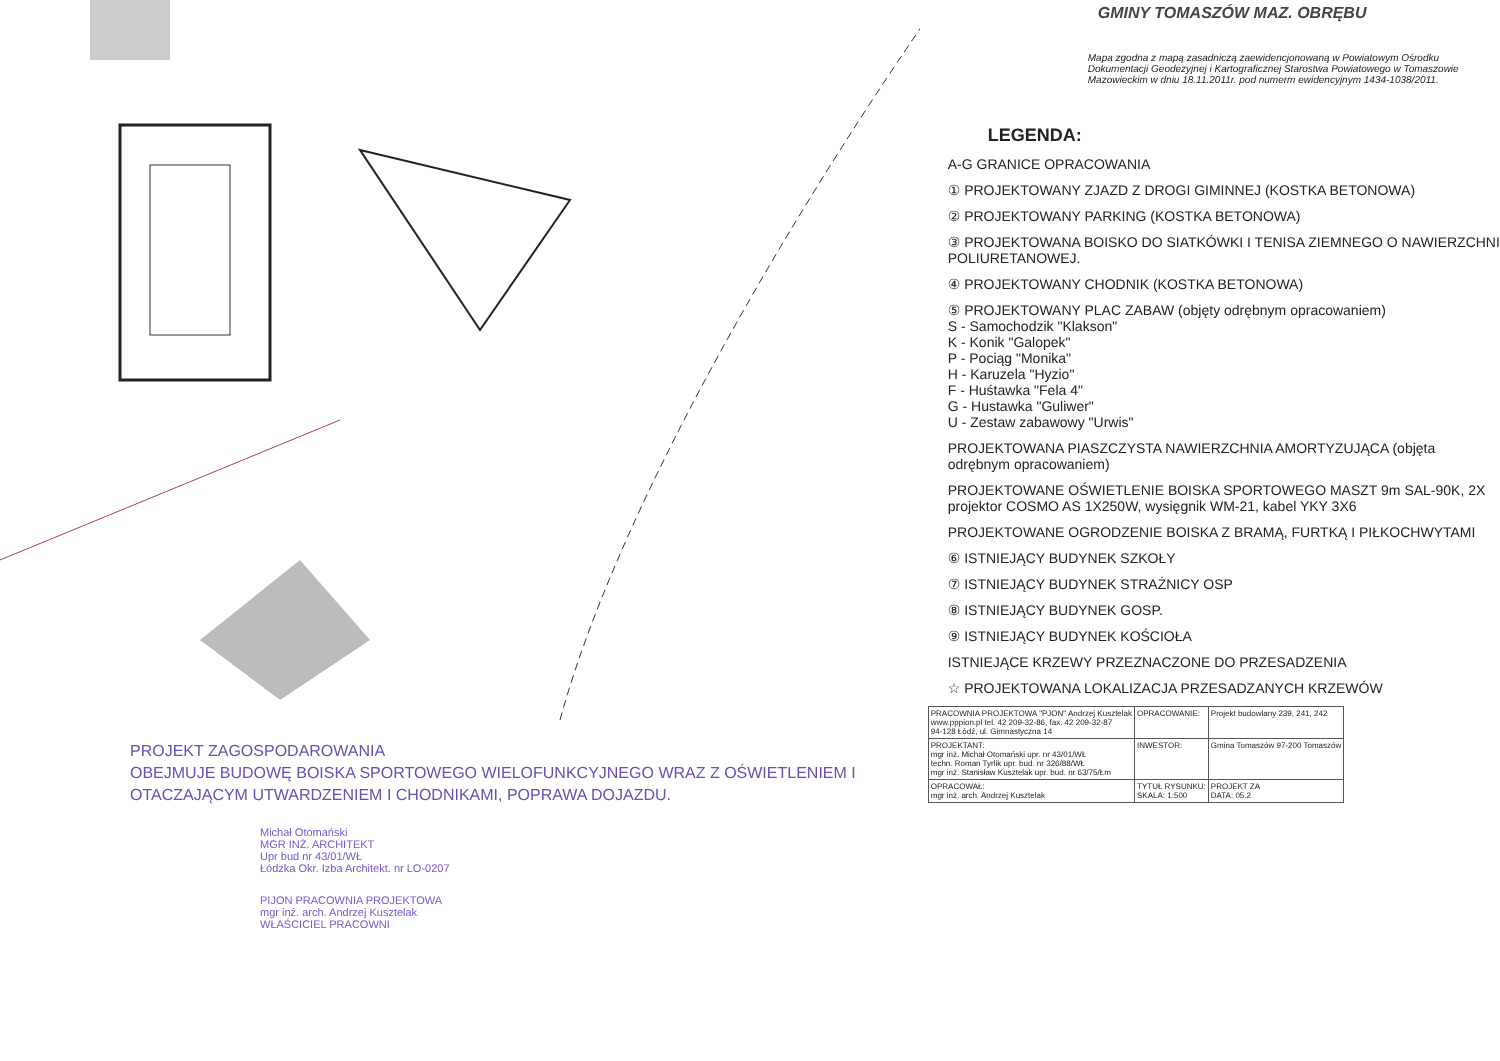PROJEKT ZAGOSPODAROWANIA
OBEJMUJE BUDOWĘ BOISKA SPORTOWEGO WIELOFUNKCYJNEGO WRAZ Z OŚWIETLENIEM I OTACZAJĄCYM UTWARDZENIEM I CHODNIKAMI, POPRAWA DOJAZDU.
Michał Otomański
MGR INŻ. ARCHITEKT
Upr bud nr 43/01/WŁ
Łódzka Okr. Izba Architekt. nr LO-0207
PIJON PRACOWNIA PROJEKTOWA
mgr inż. arch. Andrzej Kusztelak
WŁAŚCICIEL PRACOWNI
GMINY TOMASZÓW MAZ. OBRĘBU
Mapa zgodna z mapą zasadniczą zaewidencjonowaną w Powiatowym Ośrodku Dokumentacji Geodezyjnej i Kartograficznej Starostwa Powiatowego w Tomaszowie Mazowieckim w dniu 18.11.2011r. pod numerm ewidencyjnym 1434-1038/2011.
LEGENDA:
A-G GRANICE OPRACOWANIA
① PROJEKTOWANY ZJAZD Z DROGI GIMINNEJ (KOSTKA BETONOWA)
② PROJEKTOWANY PARKING (KOSTKA BETONOWA)
③ PROJEKTOWANA BOISKO DO SIATKÓWKI I TENISA ZIEMNEGO O NAWIERZCHNI POLIURETANOWEJ.
④ PROJEKTOWANY CHODNIK (KOSTKA BETONOWA)
⑤ PROJEKTOWANY PLAC ZABAW (objęty odrębnym opracowaniem)
S - Samochodzik "Klakson"
K - Konik "Galopek"
P - Pociąg "Monika"
H - Karuzela "Hyzio"
F - Huśtawka "Fela 4"
G - Hustawka "Guliwer"
U - Zestaw zabawowy "Urwis"
PROJEKTOWANA PIASZCZYSTA NAWIERZCHNIA AMORTYZUJĄCA (objęta odrębnym opracowaniem)
PROJEKTOWANE OŚWIETLENIE BOISKA SPORTOWEGO MASZT 9m SAL-90K, 2X projektor COSMO AS 1X250W, wysięgnik WM-21, kabel YKY 3X6
PROJEKTOWANE OGRODZENIE BOISKA Z BRAMĄ, FURTKĄ I PIŁKOCHWYTAMI
⑥ ISTNIEJĄCY BUDYNEK SZKOŁY
⑦ ISTNIEJĄCY BUDYNEK STRAŻNICY OSP
⑧ ISTNIEJĄCY BUDYNEK GOSP.
⑨ ISTNIEJĄCY BUDYNEK KOŚCIOŁA
ISTNIEJĄCE KRZEWY PRZEZNACZONE DO PRZESADZENIA
☆ PROJEKTOWANA LOKALIZACJA PRZESADZANYCH KRZEWÓW
| PRACOWNIA PROJEKTOWA "PJON" Andrzej Kusztelak www.pppion.pl tel. 42 209-32-86, fax. 42 209-32-87 94-128 Łódź, ul. Gimnastyczna 14 | OPRACOWANIE: | Projekt budowlany 239, 241, 242 |
| PROJEKTANT: mgr inż. Michał Otomański upr. nr 43/01/WŁ techn. Roman Tyrlik upr. bud. nr 326/88/WŁ mgr inż. Stanisław Kusztelak upr. bud. nr 63/75/Łm | INWESTOR: | Gmina Tomaszów 97-200 Tomaszów |
| OPRACOWAŁ: mgr inż. arch. Andrzej Kusztelak | TYTUŁ RYSUNKU: SKALA: 1:500 | PROJEKT ZA DATA: 05.2 |